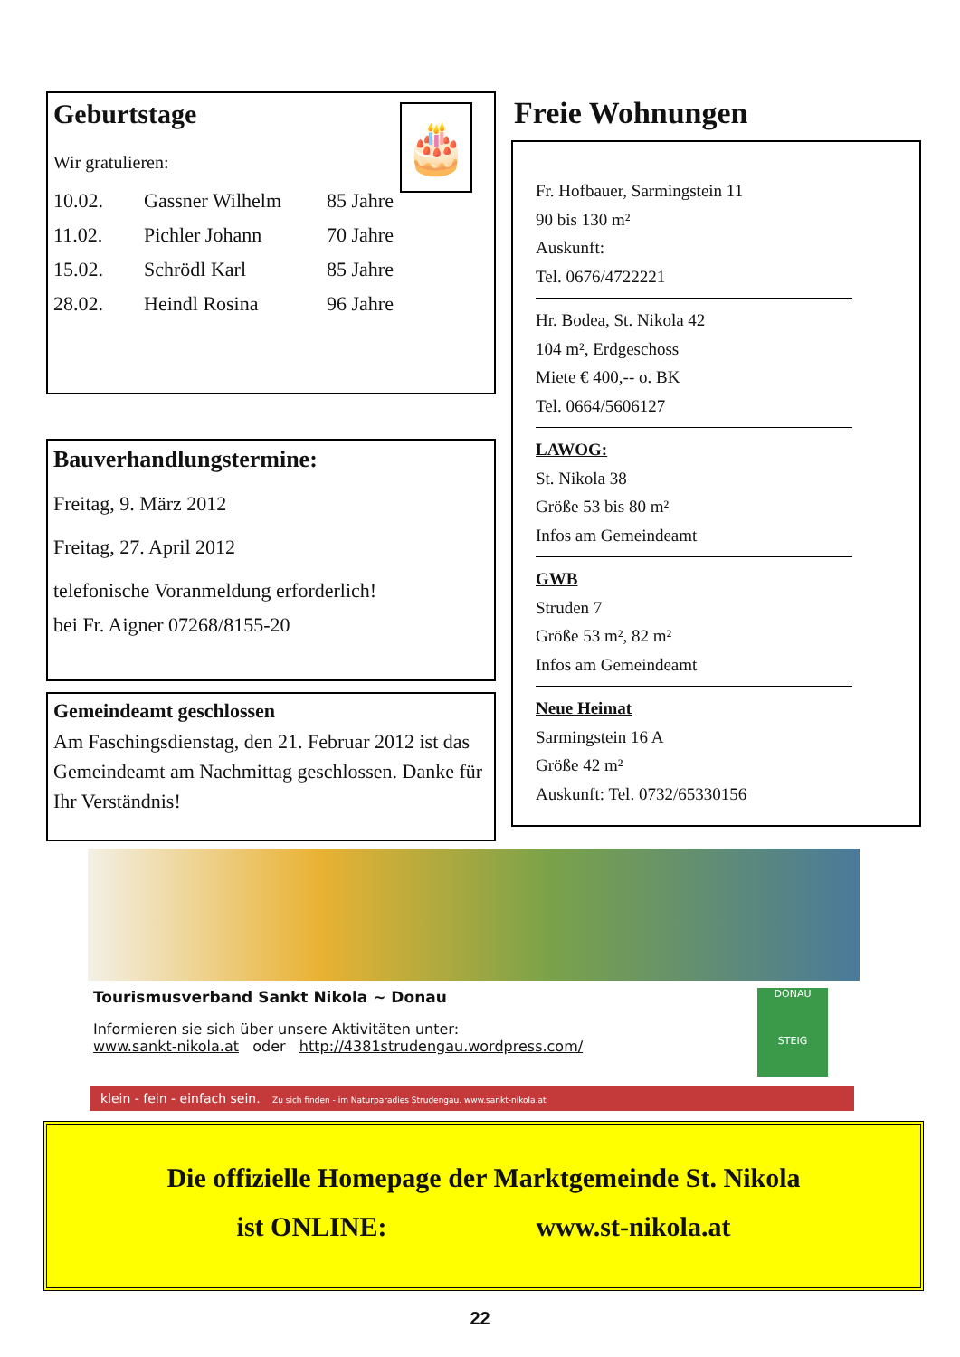Geburtstage
🎂
Wir gratulieren:
| 10.02. | Gassner Wilhelm | 85 Jahre |
| 11.02. | Pichler Johann | 70 Jahre |
| 15.02. | Schrödl Karl | 85 Jahre |
| 28.02. | Heindl Rosina | 96 Jahre |
Bauverhandlungstermine:
Freitag, 9. März 2012
Freitag, 27. April 2012
telefonische Voranmeldung erforderlich!
bei Fr. Aigner 07268/8155-20
Gemeindeamt geschlossen
Am Faschingsdienstag, den 21. Februar 2012 ist das Gemeindeamt am Nachmittag geschlossen. Danke für Ihr Verständnis!
Freie Wohnungen
Fr. Hofbauer, Sarmingstein 11
90 bis 130 m²
Auskunft:
Tel. 0676/4722221
Hr. Bodea, St. Nikola 42
104 m², Erdgeschoss
Miete € 400,-- o. BK
Tel. 0664/5606127
LAWOG:
St. Nikola 38
Größe 53 bis 80 m²
Infos am Gemeindeamt
GWB
Struden 7
Größe 53 m², 82 m²
Infos am Gemeindeamt
Neue Heimat
Sarmingstein 16 A
Größe 42 m²
Auskunft: Tel. 0732/65330156
Tourismusverband Sankt Nikola ~ Donau
Informieren sie sich über unsere Aktivitäten unter:
www.sankt-nikola.at oder http://4381strudengau.wordpress.com/
DONAU
STEIG
klein - fein - einfach sein. Zu sich finden - im Naturparadies Strudengau. www.sankt-nikola.at
Die offizielle Homepage der Marktgemeinde St. Nikola
ist ONLINE: www.st-nikola.at
22